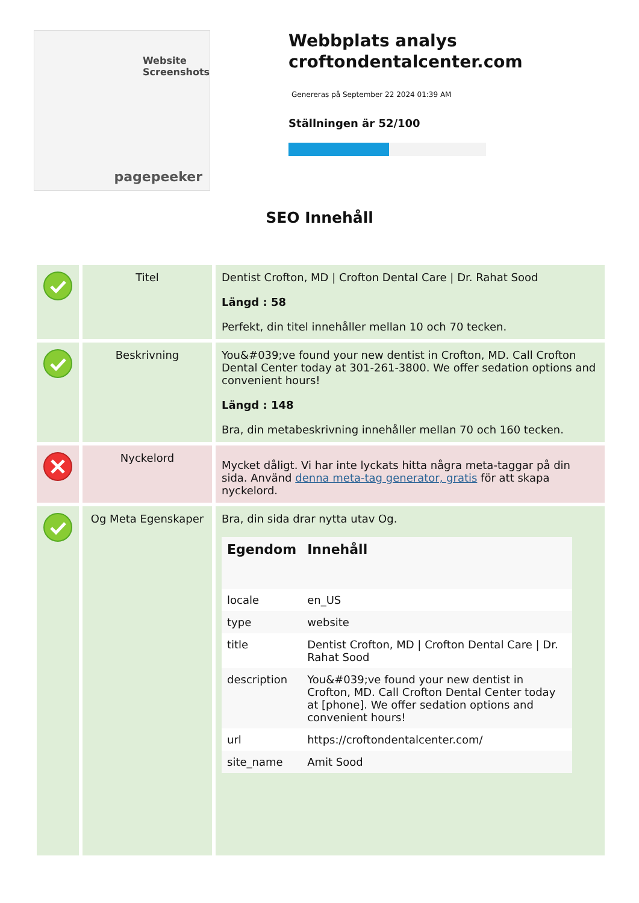Website Screenshots
pagepeeker
Webbplats analys croftondentalcenter.com
Genereras på September 22 2024 01:39 AM
Ställningen är 52/100
SEO Innehåll
| | Titel | Dentist Crofton, MD / Crofton Dental Care / Dr. Rahat Sood Längd : 58 Perfekt, din titel innehåller mellan 10 och 70 tecken. |
| | Beskrivning | You&#039;ve found your new dentist in Crofton, MD. Call Crofton Dental Center today at 301-261-3800. We offer sedation options and convenient hours! Längd : 148 Bra, din metabeskrivning innehåller mellan 70 och 160 tecken. |
| | Nyckelord | Mycket dåligt. Vi har inte lyckats hitta några meta-taggar på din sida. Använd denna meta-tag generator, gratis för att skapa nyckelord. |
| | Og Meta Egenskaper | Bra, din sida drar nytta utav Og. / Egendom / Innehåll / / --- / --- / / locale / en_US / / type / website / / title / Dentist Crofton, MD / Crofton Dental Care / Dr. Rahat Sood / / description / You&#039;ve found your new dentist in Crofton, MD. Call Crofton Dental Center today at [phone]. We offer sedation options and convenient hours! / / url / https://croftondentalcenter.com/ / / site_name / Amit Sood / |